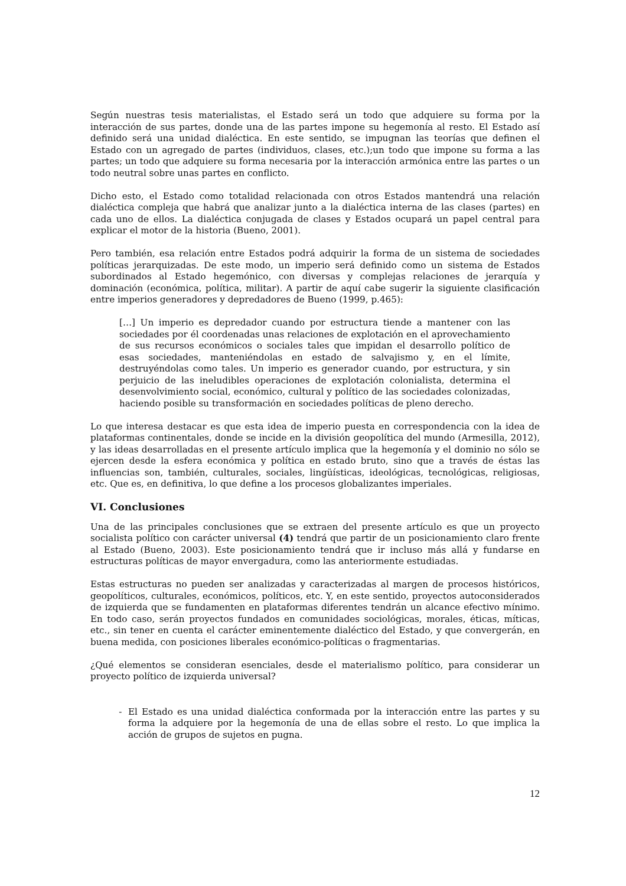Según nuestras tesis materialistas, el Estado será un todo que adquiere su forma por la interacción de sus partes, donde una de las partes impone su hegemonía al resto. El Estado así definido será una unidad dialéctica. En este sentido, se impugnan las teorías que definen el Estado con un agregado de partes (individuos, clases, etc.);un todo que impone su forma a las partes; un todo que adquiere su forma necesaria por la interacción armónica entre las partes o un todo neutral sobre unas partes en conflicto.
Dicho esto, el Estado como totalidad relacionada con otros Estados mantendrá una relación dialéctica compleja que habrá que analizar junto a la dialéctica interna de las clases (partes) en cada uno de ellos. La dialéctica conjugada de clases y Estados ocupará un papel central para explicar el motor de la historia (Bueno, 2001).
Pero también, esa relación entre Estados podrá adquirir la forma de un sistema de sociedades políticas jerarquizadas. De este modo, un imperio será definido como un sistema de Estados subordinados al Estado hegemónico, con diversas y complejas relaciones de jerarquía y dominación (económica, política, militar). A partir de aquí cabe sugerir la siguiente clasificación entre imperios generadores y depredadores de Bueno (1999, p.465):
[…] Un imperio es depredador cuando por estructura tiende a mantener con las sociedades por él coordenadas unas relaciones de explotación en el aprovechamiento de sus recursos económicos o sociales tales que impidan el desarrollo político de esas sociedades, manteniéndolas en estado de salvajismo y, en el límite, destruyéndolas como tales. Un imperio es generador cuando, por estructura, y sin perjuicio de las ineludibles operaciones de explotación colonialista, determina el desenvolvimiento social, económico, cultural y político de las sociedades colonizadas, haciendo posible su transformación en sociedades políticas de pleno derecho.
Lo que interesa destacar es que esta idea de imperio puesta en correspondencia con la idea de plataformas continentales, donde se incide en la división geopolítica del mundo (Armesilla, 2012), y las ideas desarrolladas en el presente artículo implica que la hegemonía y el dominio no sólo se ejercen desde la esfera económica y política en estado bruto, sino que a través de éstas las influencias son, también, culturales, sociales, lingüísticas, ideológicas, tecnológicas, religiosas, etc. Que es, en definitiva, lo que define a los procesos globalizantes imperiales.
VI. Conclusiones
Una de las principales conclusiones que se extraen del presente artículo es que un proyecto socialista político con carácter universal (4) tendrá que partir de un posicionamiento claro frente al Estado (Bueno, 2003). Este posicionamiento tendrá que ir incluso más allá y fundarse en estructuras políticas de mayor envergadura, como las anteriormente estudiadas.
Estas estructuras no pueden ser analizadas y caracterizadas al margen de procesos históricos, geopolíticos, culturales, económicos, políticos, etc. Y, en este sentido, proyectos autoconsiderados de izquierda que se fundamenten en plataformas diferentes tendrán un alcance efectivo mínimo. En todo caso, serán proyectos fundados en comunidades sociológicas, morales, éticas, míticas, etc., sin tener en cuenta el carácter eminentemente dialéctico del Estado, y que convergerán, en buena medida, con posiciones liberales económico-políticas o fragmentarias.
¿Qué elementos se consideran esenciales, desde el materialismo político, para considerar un proyecto político de izquierda universal?
- El Estado es una unidad dialéctica conformada por la interacción entre las partes y su forma la adquiere por la hegemonía de una de ellas sobre el resto. Lo que implica la acción de grupos de sujetos en pugna.
12